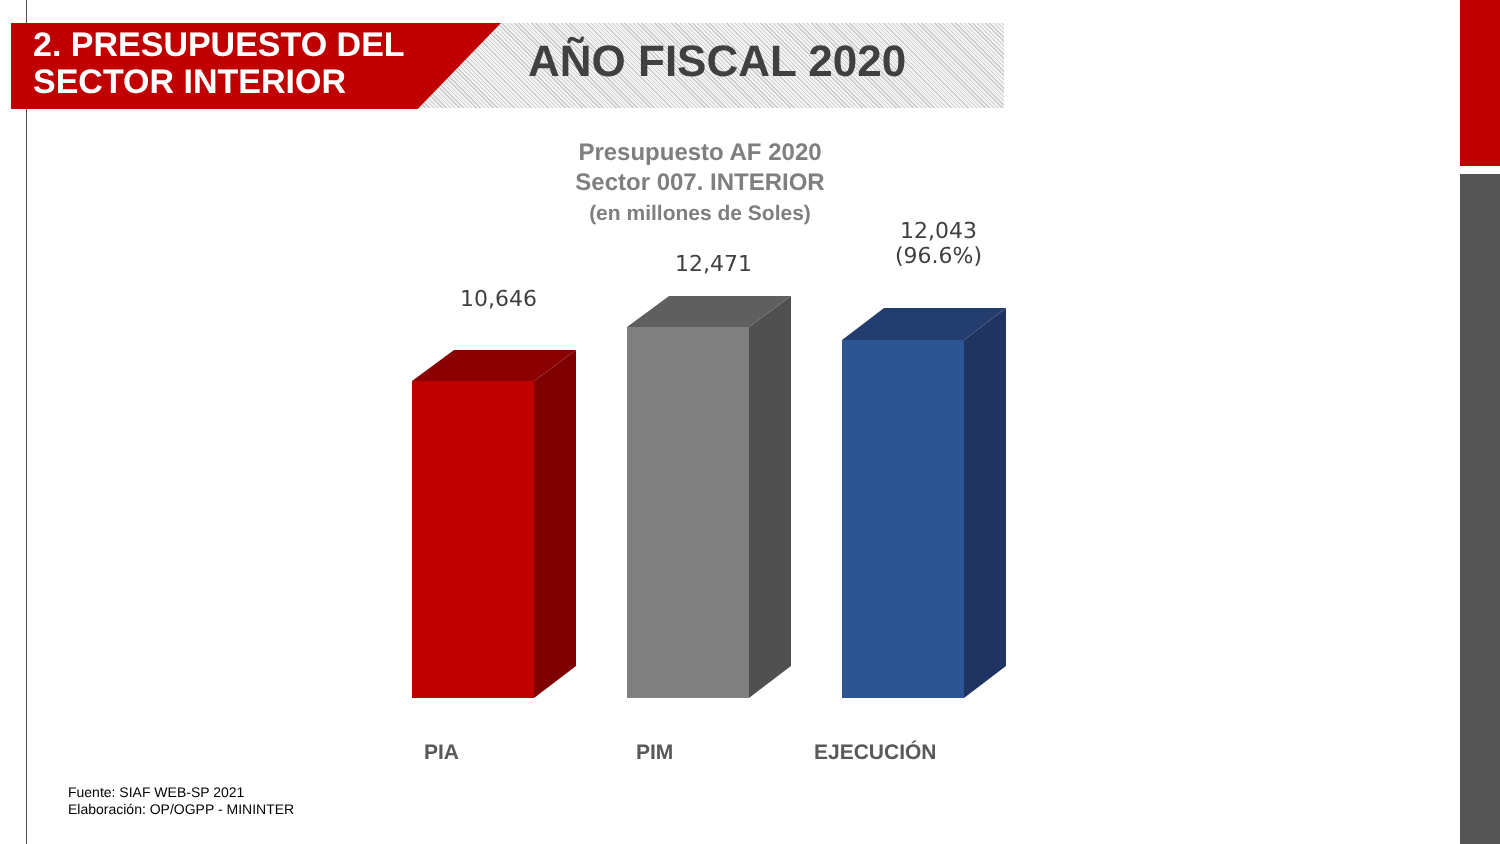2. PRESUPUESTO DEL
SECTOR INTERIOR
AÑO FISCAL 2020
Presupuesto AF 2020
Sector 007. INTERIOR
(en millones de Soles)
10,646
12,471
12,043
(96.6%)
PIA PIM EJECUCIÓN
Fuente: SIAF WEB-SP 2021
Elaboración: OP/OGPP - MININTER